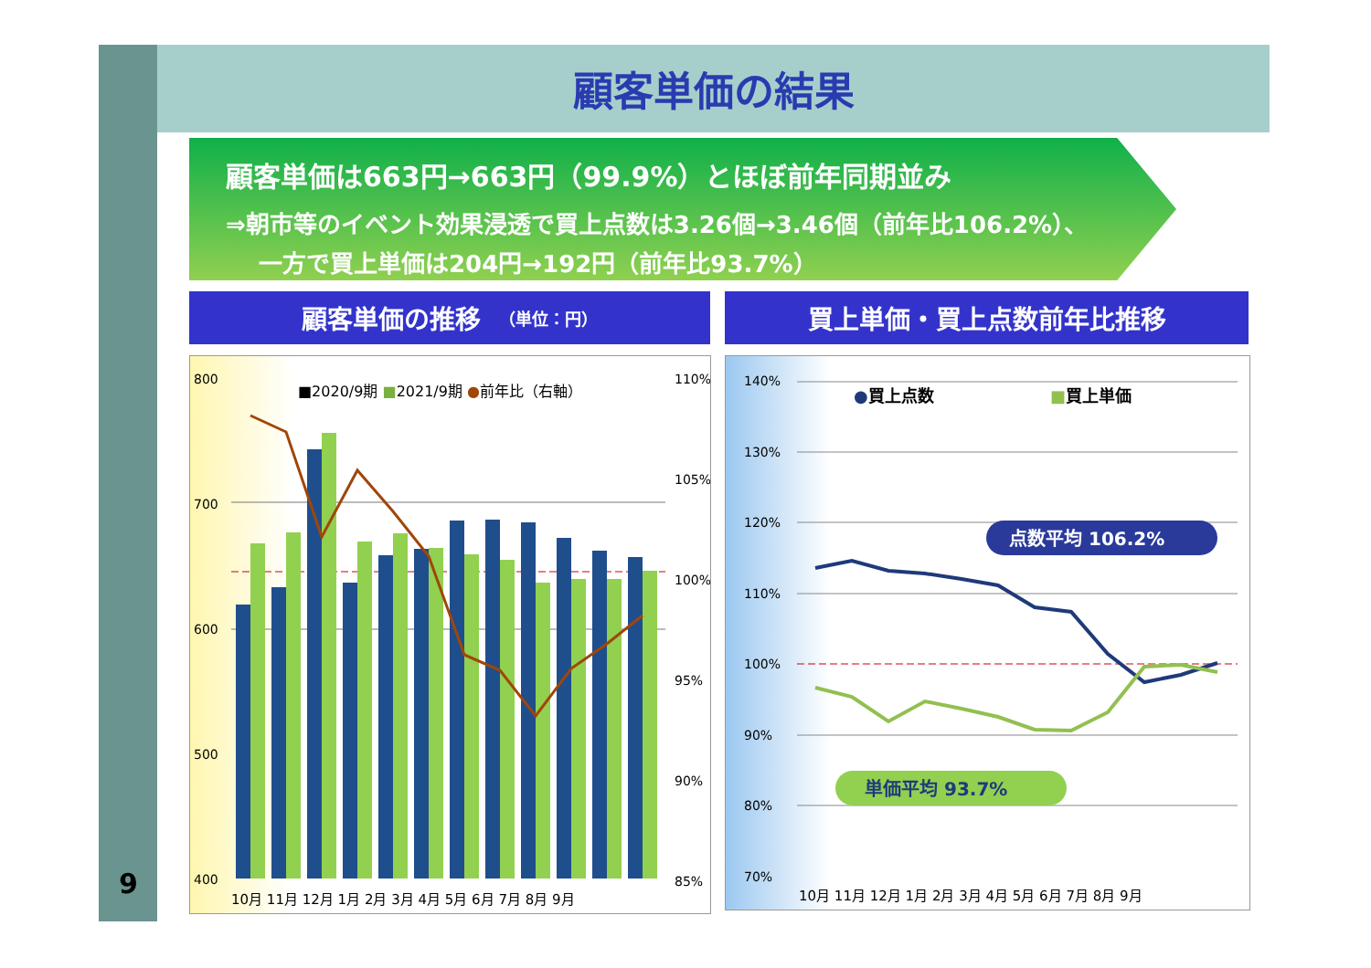9
顧客単価の結果
顧客単価は663円→663円（99.9%）とほぼ前年同期並み
⇒朝市等のイベント効果浸透で買上点数は3.26個→3.46個（前年比106.2%）、
一方で買上単価は204円→192円（前年比93.7%）
顧客単価の推移 （単位：円） 買上単価・買上点数前年比推移
800
700
600
500
400
110%
105%
100%
95%
90%
85%
■2020/9期 ■2021/9期 ●前年比（右軸）
10月 11月 12月 1月 2月 3月 4月 5月 6月 7月 8月 9月
140%
130%
120%
110%
100%
90%
80%
70%
●買上点数
■買上単価
点数平均 106.2%
単価平均 93.7%
10月 11月 12月 1月 2月 3月 4月 5月 6月 7月 8月 9月